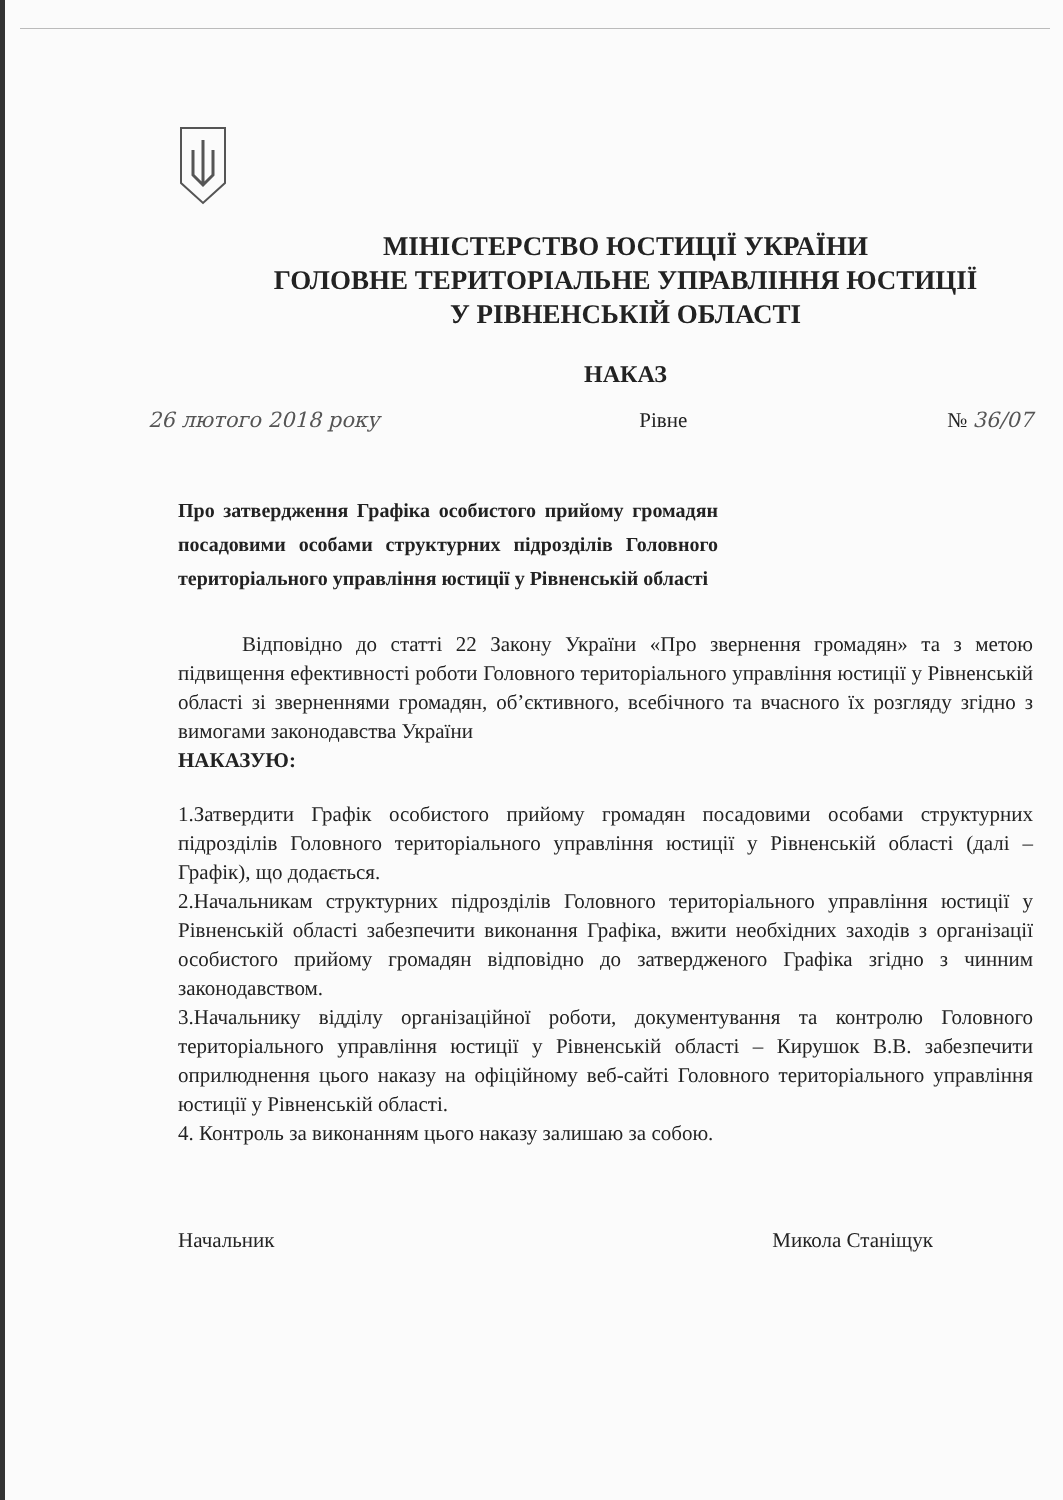МІНІСТЕРСТВО ЮСТИЦІЇ УКРАЇНИ
ГОЛОВНЕ ТЕРИТОРІАЛЬНЕ УПРАВЛІННЯ ЮСТИЦІЇ
У РІВНЕНСЬКІЙ ОБЛАСТІ
НАКАЗ
26 лютого 2018 року Рівне № 36/07
Про затвердження Графіка особистого прийому громадян посадовими особами структурних підрозділів Головного територіального управління юстиції у Рівненській області
Відповідно до статті 22 Закону України «Про звернення громадян» та з метою підвищення ефективності роботи Головного територіального управління юстиції у Рівненській області зі зверненнями громадян, об’єктивного, всебічного та вчасного їх розгляду згідно з вимогами законодавства України
НАКАЗУЮ:
1.Затвердити Графік особистого прийому громадян посадовими особами структурних підрозділів Головного територіального управління юстиції у Рівненській області (далі – Графік), що додається.
2.Начальникам структурних підрозділів Головного територіального управління юстиції у Рівненській області забезпечити виконання Графіка, вжити необхідних заходів з організації особистого прийому громадян відповідно до затвердженого Графіка згідно з чинним законодавством.
3.Начальнику відділу організаційної роботи, документування та контролю Головного територіального управління юстиції у Рівненській області – Кирушок В.В. забезпечити оприлюднення цього наказу на офіційному веб-сайті Головного територіального управління юстиції у Рівненській області.
4. Контроль за виконанням цього наказу залишаю за собою.
Начальник Микола Станіщук